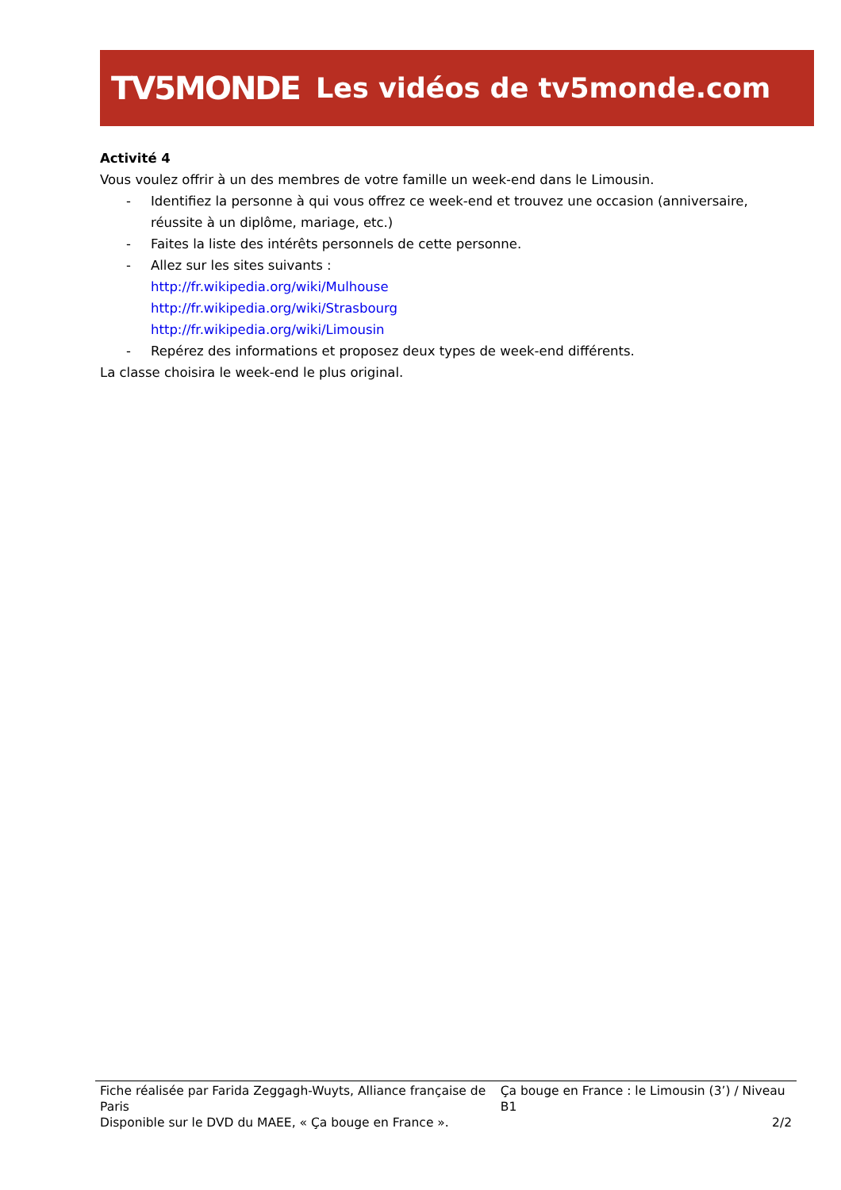TV5MONDE Les vidéos de tv5monde.com
Activité 4
Vous voulez offrir à un des membres de votre famille un week-end dans le Limousin.
- Identifiez la personne à qui vous offrez ce week-end et trouvez une occasion (anniversaire, réussite à un diplôme, mariage, etc.)
- Faites la liste des intérêts personnels de cette personne.
- Allez sur les sites suivants :
http://fr.wikipedia.org/wiki/Mulhouse
http://fr.wikipedia.org/wiki/Strasbourg
http://fr.wikipedia.org/wiki/Limousin
- Repérez des informations et proposez deux types de week-end différents.
La classe choisira le week-end le plus original.
Fiche réalisée par Farida Zeggagh-Wuyts, Alliance française de Paris Ça bouge en France : le Limousin (3’) / Niveau B1
Disponible sur le DVD du MAEE, « Ça bouge en France ». 2/2